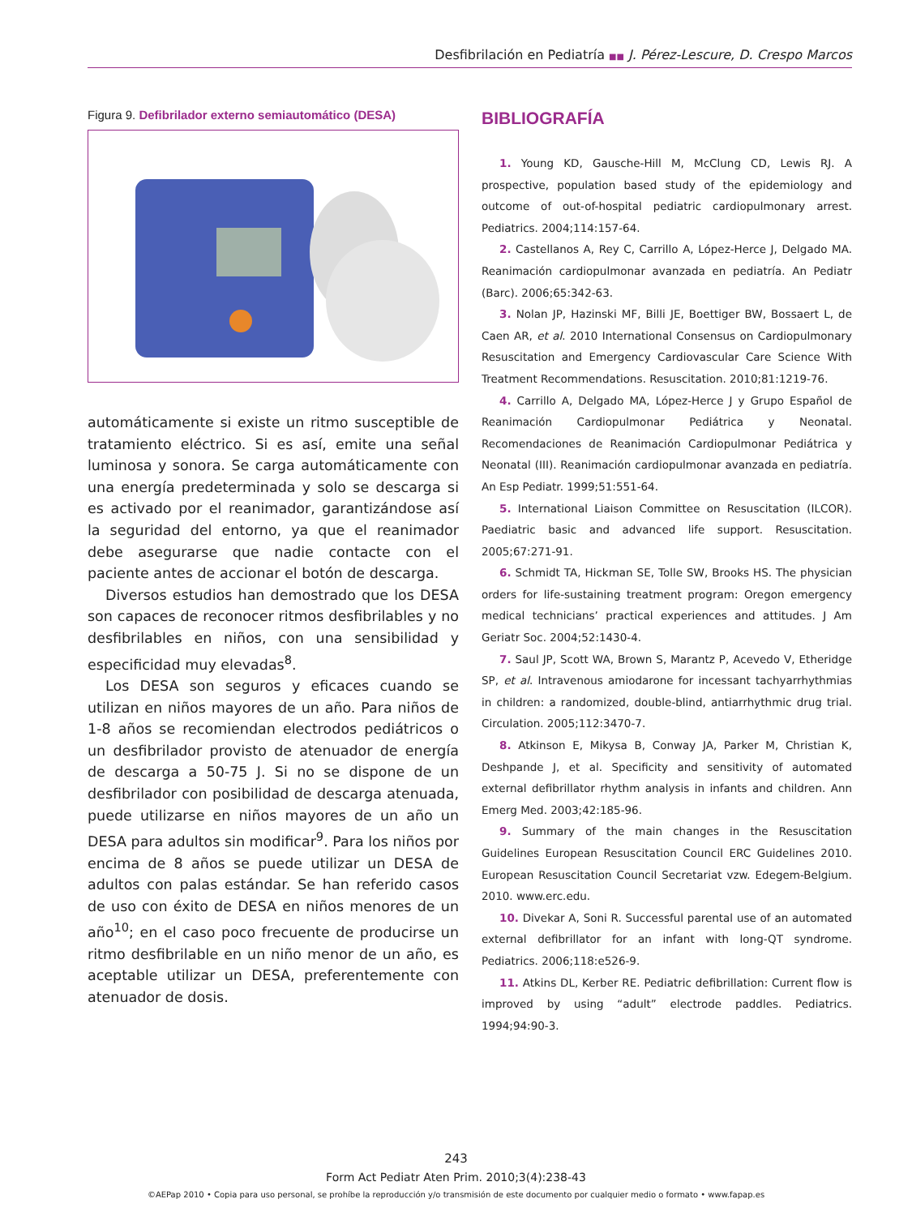Desfibrilación en Pediatría ■■ J. Pérez-Lescure, D. Crespo Marcos
Figura 9. Defibrilador externo semiautomático (DESA)
automáticamente si existe un ritmo susceptible de tratamiento eléctrico. Si es así, emite una señal luminosa y sonora. Se carga automáticamente con una energía predeterminada y solo se descarga si es activado por el reanimador, garantizándose así la seguridad del entorno, ya que el reanimador debe asegurarse que nadie contacte con el paciente antes de accionar el botón de descarga.
Diversos estudios han demostrado que los DESA son capaces de reconocer ritmos desfibrilables y no desfibrilables en niños, con una sensibilidad y especificidad muy elevadas<sup>8</sup>.
Los DESA son seguros y eficaces cuando se utilizan en niños mayores de un año. Para niños de 1-8 años se recomiendan electrodos pediátricos o un desfibrilador provisto de atenuador de energía de descarga a 50-75 J. Si no se dispone de un desfibrilador con posibilidad de descarga atenuada, puede utilizarse en niños mayores de un año un DESA para adultos sin modificar<sup>9</sup>. Para los niños por encima de 8 años se puede utilizar un DESA de adultos con palas estándar. Se han referido casos de uso con éxito de DESA en niños menores de un año<sup>10</sup>; en el caso poco frecuente de producirse un ritmo desfibrilable en un niño menor de un año, es aceptable utilizar un DESA, preferentemente con atenuador de dosis.
BIBLIOGRAFÍA
1. Young KD, Gausche-Hill M, McClung CD, Lewis RJ. A prospective, population based study of the epidemiology and outcome of out-of-hospital pediatric cardiopulmonary arrest. Pediatrics. 2004;114:157-64.
2. Castellanos A, Rey C, Carrillo A, López-Herce J, Delgado MA. Reanimación cardiopulmonar avanzada en pediatría. An Pediatr (Barc). 2006;65:342-63.
3. Nolan JP, Hazinski MF, Billi JE, Boettiger BW, Bossaert L, de Caen AR, et al. 2010 International Consensus on Cardiopulmonary Resuscitation and Emergency Cardiovascular Care Science With Treatment Recommendations. Resuscitation. 2010;81:1219-76.
4. Carrillo A, Delgado MA, López-Herce J y Grupo Español de Reanimación Cardiopulmonar Pediátrica y Neonatal. Recomendaciones de Reanimación Cardiopulmonar Pediátrica y Neonatal (III). Reanimación cardiopulmonar avanzada en pediatría. An Esp Pediatr. 1999;51:551-64.
5. International Liaison Committee on Resuscitation (ILCOR). Paediatric basic and advanced life support. Resuscitation. 2005;67:271-91.
6. Schmidt TA, Hickman SE, Tolle SW, Brooks HS. The physician orders for life-sustaining treatment program: Oregon emergency medical technicians’ practical experiences and attitudes. J Am Geriatr Soc. 2004;52:1430-4.
7. Saul JP, Scott WA, Brown S, Marantz P, Acevedo V, Etheridge SP, et al. Intravenous amiodarone for incessant tachyarrhythmias in children: a randomized, double-blind, antiarrhythmic drug trial. Circulation. 2005;112:3470-7.
8. Atkinson E, Mikysa B, Conway JA, Parker M, Christian K, Deshpande J, et al. Specificity and sensitivity of automated external defibrillator rhythm analysis in infants and children. Ann Emerg Med. 2003;42:185-96.
9. Summary of the main changes in the Resuscitation Guidelines European Resuscitation Council ERC Guidelines 2010. European Resuscitation Council Secretariat vzw. Edegem-Belgium. 2010. www.erc.edu.
10. Divekar A, Soni R. Successful parental use of an automated external defibrillator for an infant with long-QT syndrome. Pediatrics. 2006;118:e526-9.
11. Atkins DL, Kerber RE. Pediatric defibrillation: Current flow is improved by using “adult” electrode paddles. Pediatrics. 1994;94:90-3.
243
Form Act Pediatr Aten Prim. 2010;3(4):238-43
©AEPap 2010 • Copia para uso personal, se prohíbe la reproducción y/o transmisión de este documento por cualquier medio o formato • www.fapap.es